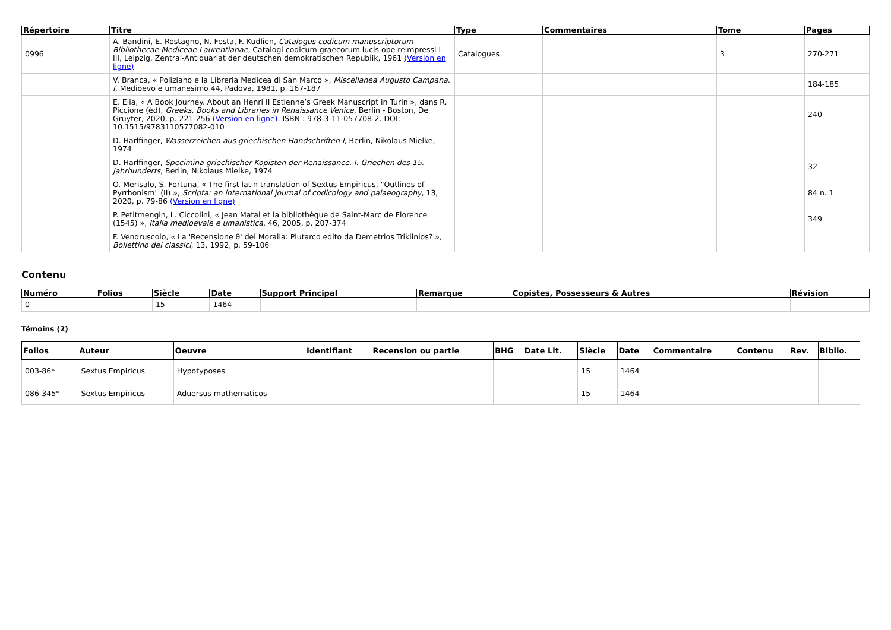| Répertoire | Titre | Type | Commentaires | Tome | Pages |
| --- | --- | --- | --- | --- | --- |
| 0996 | A. Bandini, E. Rostagno, N. Festa, F. Kudlien, Catalogus codicum manuscriptorum Bibliothecae Mediceae Laurentianae , Catalogi codicum graecorum lucis ope reimpressi I-III, Leipzig, Zentral-Antiquariat der deutschen demokratischen Republik, 1961 (Version en ligne) | Catalogues | | 3 | 270-271 |
| | V. Branca, « Poliziano e la Libreria Medicea di San Marco », Miscellanea Augusto Campana. I , Medioevo e umanesimo 44, Padova, 1981, p. 167-187 | | | | 184-185 |
| | E. Elia, « A Book Journey. About an Henri II Estienne’s Greek Manuscript in Turin », dans R. Piccione (éd), Greeks, Books and Libraries in Renaissance Venice , Berlin - Boston, De Gruyter, 2020, p. 221-256 (Version en ligne) . ISBN : 978-3-11-057708-2. DOI: 10.1515/9783110577082-010 | | | | 240 |
| | D. Harlfinger, Wasserzeichen aus griechischen Handschriften I , Berlin, Nikolaus Mielke, 1974 | | | | |
| | D. Harlfinger, Specimina griechischer Kopisten der Renaissance. I. Griechen des 15. Jahrhunderts , Berlin, Nikolaus Mielke, 1974 | | | | 32 |
| | O. Merisalo, S. Fortuna, « The first latin translation of Sextus Empiricus, "Outlines of Pyrrhonism" (II) », Scripta: an international journal of codicology and palaeography , 13, 2020, p. 79-86 (Version en ligne) | | | | 84 n. 1 |
| | P. Petitmengin, L. Ciccolini, « Jean Matal et la bibliothèque de Saint-Marc de Florence (1545) », Italia medioevale e umanistica , 46, 2005, p. 207-374 | | | | 349 |
| | F. Vendruscolo, « La 'Recensione θ' dei Moralia: Plutarco edito da Demetrios Triklinios? », Bollettino dei classici , 13, 1992, p. 59-106 | | | | |
Contenu
| Numéro | Folios | Siècle | Date | Support Principal | Remarque | Copistes, Possesseurs & Autres | Révision |
| --- | --- | --- | --- | --- | --- | --- | --- |
| 0 | | 15 | 1464 | | | | |
Témoins (2)
| Folios | Auteur | Oeuvre | Identifiant | Recension ou partie | BHG | Date Lit. | Siècle | Date | Commentaire | Contenu | Rev. | Biblio. |
| --- | --- | --- | --- | --- | --- | --- | --- | --- | --- | --- | --- | --- |
| 003-86* | Sextus Empiricus | Hypotyposes | | | | | 15 | 1464 | | | | |
| 086-345* | Sextus Empiricus | Aduersus mathematicos | | | | | 15 | 1464 | | | | |